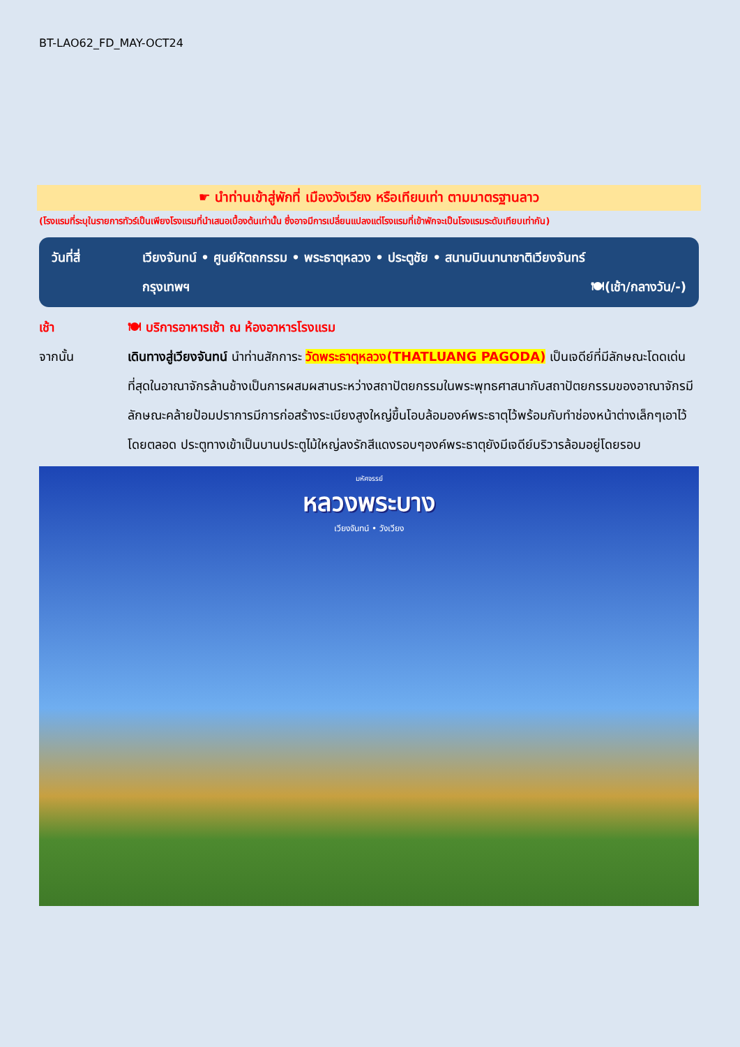BT-LAO62_FD_MAY-OCT24
☛ นำท่านเข้าสู่พักที่ เมืองวังเวียง หรือเทียบเท่า ตามมาตรฐานลาว
(โรงแรมที่ระบุในรายการทัวร์เป็นเพียงโรงแรมที่นำเสนอเบื้องต้นเท่านั้น ซึ่งอาจมีการเปลี่ยนแปลงแต่โรงแรมที่เข้าพักจะเป็นโรงแรมระดับเทียบเท่ากัน)
วันที่สี่ เวียงจันทน์ • ศูนย์หัตถกรรม • พระธาตุหลวง • ประตูชัย • สนามบินนานาชาติเวียงจันทร์
กรุงเทพฯ 🍽(เช้า/กลางวัน/-)
เช้า 🍽 บริการอาหารเช้า ณ ห้องอาหารโรงแรม
จากนั้น เดินทางสู่เวียงจันทน์ นำท่านสักการะ วัดพระธาตุหลวง(THATLUANG PAGODA) เป็นเจดีย์ที่มีลักษณะโดดเด่นที่สุดในอาณาจักรล้านช้างเป็นการผสมผสานระหว่างสถาปัตยกรรมในพระพุทธศาสนากับสถาปัตยกรรมของอาณาจักรมีลักษณะคล้ายป้อมปราการมีการก่อสร้างระเบียงสูงใหญ่ขึ้นโอบล้อมองค์พระธาตุไว้พร้อมกับทำช่องหน้าต่างเล็กๆเอาไว้โดยตลอด ประตูทางเข้าเป็นบานประตูไม้ใหญ่ลงรักสีแดงรอบๆองค์พระธาตุยังมีเจดีย์บริวารล้อมอยู่โดยรอบ
มหัศจรรย์
หลวงพระบาง
เวียงจันทน์ • วังเวียง